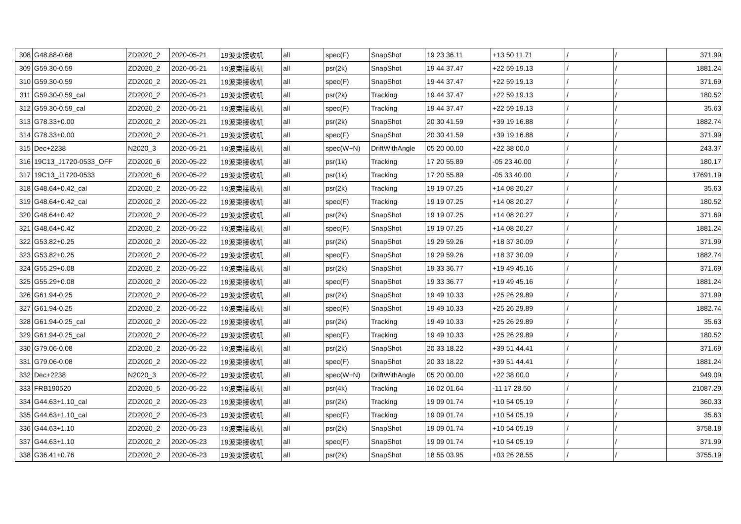| 308 | G48.88-0.68 | ZD2020_2 | 2020-05-21 | 19波束接收机 | all | spec(F) | SnapShot | 19 23 36.11 | +13 50 11.71 | / | / | 371.99 |
| 309 | G59.30-0.59 | ZD2020_2 | 2020-05-21 | 19波束接收机 | all | psr(2k) | SnapShot | 19 44 37.47 | +22 59 19.13 | / | / | 1881.24 |
| 310 | G59.30-0.59 | ZD2020_2 | 2020-05-21 | 19波束接收机 | all | spec(F) | SnapShot | 19 44 37.47 | +22 59 19.13 | / | / | 371.69 |
| 311 | G59.30-0.59_cal | ZD2020_2 | 2020-05-21 | 19波束接收机 | all | psr(2k) | Tracking | 19 44 37.47 | +22 59 19.13 | / | / | 180.52 |
| 312 | G59.30-0.59_cal | ZD2020_2 | 2020-05-21 | 19波束接收机 | all | spec(F) | Tracking | 19 44 37.47 | +22 59 19.13 | / | / | 35.63 |
| 313 | G78.33+0.00 | ZD2020_2 | 2020-05-21 | 19波束接收机 | all | psr(2k) | SnapShot | 20 30 41.59 | +39 19 16.88 | / | / | 1882.74 |
| 314 | G78.33+0.00 | ZD2020_2 | 2020-05-21 | 19波束接收机 | all | spec(F) | SnapShot | 20 30 41.59 | +39 19 16.88 | / | / | 371.99 |
| 315 | Dec+2238 | N2020_3 | 2020-05-21 | 19波束接收机 | all | spec(W+N) | DriftWithAngle | 05 20 00.00 | +22 38 00.0 | / | / | 243.37 |
| 316 | 19C13_J1720-0533_OFF | ZD2020_6 | 2020-05-22 | 19波束接收机 | all | psr(1k) | Tracking | 17 20 55.89 | -05 23 40.00 | / | / | 180.17 |
| 317 | 19C13_J1720-0533 | ZD2020_6 | 2020-05-22 | 19波束接收机 | all | psr(1k) | Tracking | 17 20 55.89 | -05 33 40.00 | / | / | 17691.19 |
| 318 | G48.64+0.42_cal | ZD2020_2 | 2020-05-22 | 19波束接收机 | all | psr(2k) | Tracking | 19 19 07.25 | +14 08 20.27 | / | / | 35.63 |
| 319 | G48.64+0.42_cal | ZD2020_2 | 2020-05-22 | 19波束接收机 | all | spec(F) | Tracking | 19 19 07.25 | +14 08 20.27 | / | / | 180.52 |
| 320 | G48.64+0.42 | ZD2020_2 | 2020-05-22 | 19波束接收机 | all | psr(2k) | SnapShot | 19 19 07.25 | +14 08 20.27 | / | / | 371.69 |
| 321 | G48.64+0.42 | ZD2020_2 | 2020-05-22 | 19波束接收机 | all | spec(F) | SnapShot | 19 19 07.25 | +14 08 20.27 | / | / | 1881.24 |
| 322 | G53.82+0.25 | ZD2020_2 | 2020-05-22 | 19波束接收机 | all | psr(2k) | SnapShot | 19 29 59.26 | +18 37 30.09 | / | / | 371.99 |
| 323 | G53.82+0.25 | ZD2020_2 | 2020-05-22 | 19波束接收机 | all | spec(F) | SnapShot | 19 29 59.26 | +18 37 30.09 | / | / | 1882.74 |
| 324 | G55.29+0.08 | ZD2020_2 | 2020-05-22 | 19波束接收机 | all | psr(2k) | SnapShot | 19 33 36.77 | +19 49 45.16 | / | / | 371.69 |
| 325 | G55.29+0.08 | ZD2020_2 | 2020-05-22 | 19波束接收机 | all | spec(F) | SnapShot | 19 33 36.77 | +19 49 45.16 | / | / | 1881.24 |
| 326 | G61.94-0.25 | ZD2020_2 | 2020-05-22 | 19波束接收机 | all | psr(2k) | SnapShot | 19 49 10.33 | +25 26 29.89 | / | / | 371.99 |
| 327 | G61.94-0.25 | ZD2020_2 | 2020-05-22 | 19波束接收机 | all | spec(F) | SnapShot | 19 49 10.33 | +25 26 29.89 | / | / | 1882.74 |
| 328 | G61.94-0.25_cal | ZD2020_2 | 2020-05-22 | 19波束接收机 | all | psr(2k) | Tracking | 19 49 10.33 | +25 26 29.89 | / | / | 35.63 |
| 329 | G61.94-0.25_cal | ZD2020_2 | 2020-05-22 | 19波束接收机 | all | spec(F) | Tracking | 19 49 10.33 | +25 26 29.89 | / | / | 180.52 |
| 330 | G79.06-0.08 | ZD2020_2 | 2020-05-22 | 19波束接收机 | all | psr(2k) | SnapShot | 20 33 18.22 | +39 51 44.41 | / | / | 371.69 |
| 331 | G79.06-0.08 | ZD2020_2 | 2020-05-22 | 19波束接收机 | all | spec(F) | SnapShot | 20 33 18.22 | +39 51 44.41 | / | / | 1881.24 |
| 332 | Dec+2238 | N2020_3 | 2020-05-22 | 19波束接收机 | all | spec(W+N) | DriftWithAngle | 05 20 00.00 | +22 38 00.0 | / | / | 949.09 |
| 333 | FRB190520 | ZD2020_5 | 2020-05-22 | 19波束接收机 | all | psr(4k) | Tracking | 16 02 01.64 | -11 17 28.50 | / | / | 21087.29 |
| 334 | G44.63+1.10_cal | ZD2020_2 | 2020-05-23 | 19波束接收机 | all | psr(2k) | Tracking | 19 09 01.74 | +10 54 05.19 | / | / | 360.33 |
| 335 | G44.63+1.10_cal | ZD2020_2 | 2020-05-23 | 19波束接收机 | all | spec(F) | Tracking | 19 09 01.74 | +10 54 05.19 | / | / | 35.63 |
| 336 | G44.63+1.10 | ZD2020_2 | 2020-05-23 | 19波束接收机 | all | psr(2k) | SnapShot | 19 09 01.74 | +10 54 05.19 | / | / | 3758.18 |
| 337 | G44.63+1.10 | ZD2020_2 | 2020-05-23 | 19波束接收机 | all | spec(F) | SnapShot | 19 09 01.74 | +10 54 05.19 | / | / | 371.99 |
| 338 | G36.41+0.76 | ZD2020_2 | 2020-05-23 | 19波束接收机 | all | psr(2k) | SnapShot | 18 55 03.95 | +03 26 28.55 | / | / | 3755.19 |